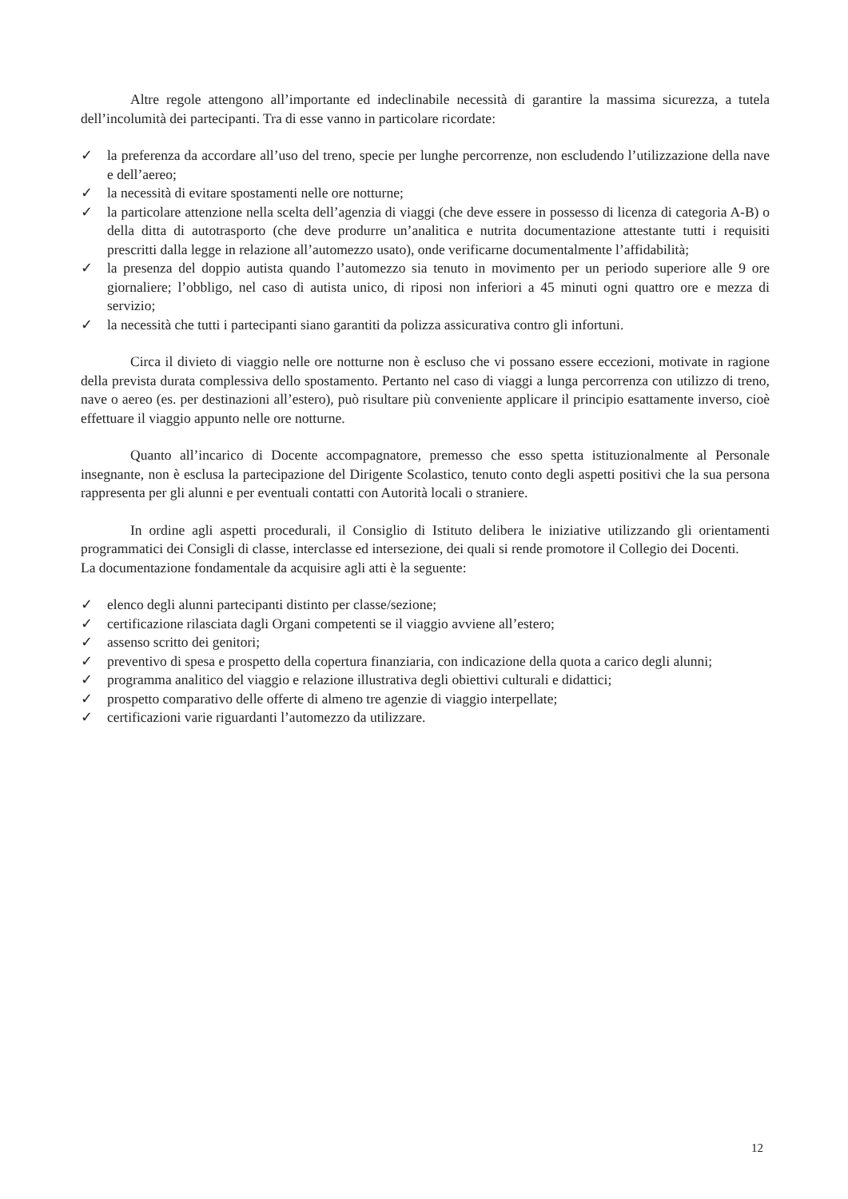Altre regole attengono all’importante ed indeclinabile necessità di garantire la massima sicurezza, a tutela dell’incolumità dei partecipanti. Tra di esse vanno in particolare ricordate:
✓ la preferenza da accordare all’uso del treno, specie per lunghe percorrenze, non escludendo l’utilizzazione della nave e dell’aereo;
✓ la necessità di evitare spostamenti nelle ore notturne;
✓ la particolare attenzione nella scelta dell’agenzia di viaggi (che deve essere in possesso di licenza di categoria A-B) o della ditta di autotrasporto (che deve produrre un’analitica e nutrita documentazione attestante tutti i requisiti prescritti dalla legge in relazione all’automezzo usato), onde verificarne documentalmente l’affidabilità;
✓ la presenza del doppio autista quando l’automezzo sia tenuto in movimento per un periodo superiore alle 9 ore giornaliere; l’obbligo, nel caso di autista unico, di riposi non inferiori a 45 minuti ogni quattro ore e mezza di servizio;
✓ la necessità che tutti i partecipanti siano garantiti da polizza assicurativa contro gli infortuni.
Circa il divieto di viaggio nelle ore notturne non è escluso che vi possano essere eccezioni, motivate in ragione della prevista durata complessiva dello spostamento. Pertanto nel caso di viaggi a lunga percorrenza con utilizzo di treno, nave o aereo (es. per destinazioni all’estero), può risultare più conveniente applicare il principio esattamente inverso, cioè effettuare il viaggio appunto nelle ore notturne.
Quanto all’incarico di Docente accompagnatore, premesso che esso spetta istituzionalmente al Personale insegnante, non è esclusa la partecipazione del Dirigente Scolastico, tenuto conto degli aspetti positivi che la sua persona rappresenta per gli alunni e per eventuali contatti con Autorità locali o straniere.
In ordine agli aspetti procedurali, il Consiglio di Istituto delibera le iniziative utilizzando gli orientamenti programmatici dei Consigli di classe, interclasse ed intersezione, dei quali si rende promotore il Collegio dei Docenti.
La documentazione fondamentale da acquisire agli atti è la seguente:
✓ elenco degli alunni partecipanti distinto per classe/sezione;
✓ certificazione rilasciata dagli Organi competenti se il viaggio avviene all’estero;
✓ assenso scritto dei genitori;
✓ preventivo di spesa e prospetto della copertura finanziaria, con indicazione della quota a carico degli alunni;
✓ programma analitico del viaggio e relazione illustrativa degli obiettivi culturali e didattici;
✓ prospetto comparativo delle offerte di almeno tre agenzie di viaggio interpellate;
✓ certificazioni varie riguardanti l’automezzo da utilizzare.
12